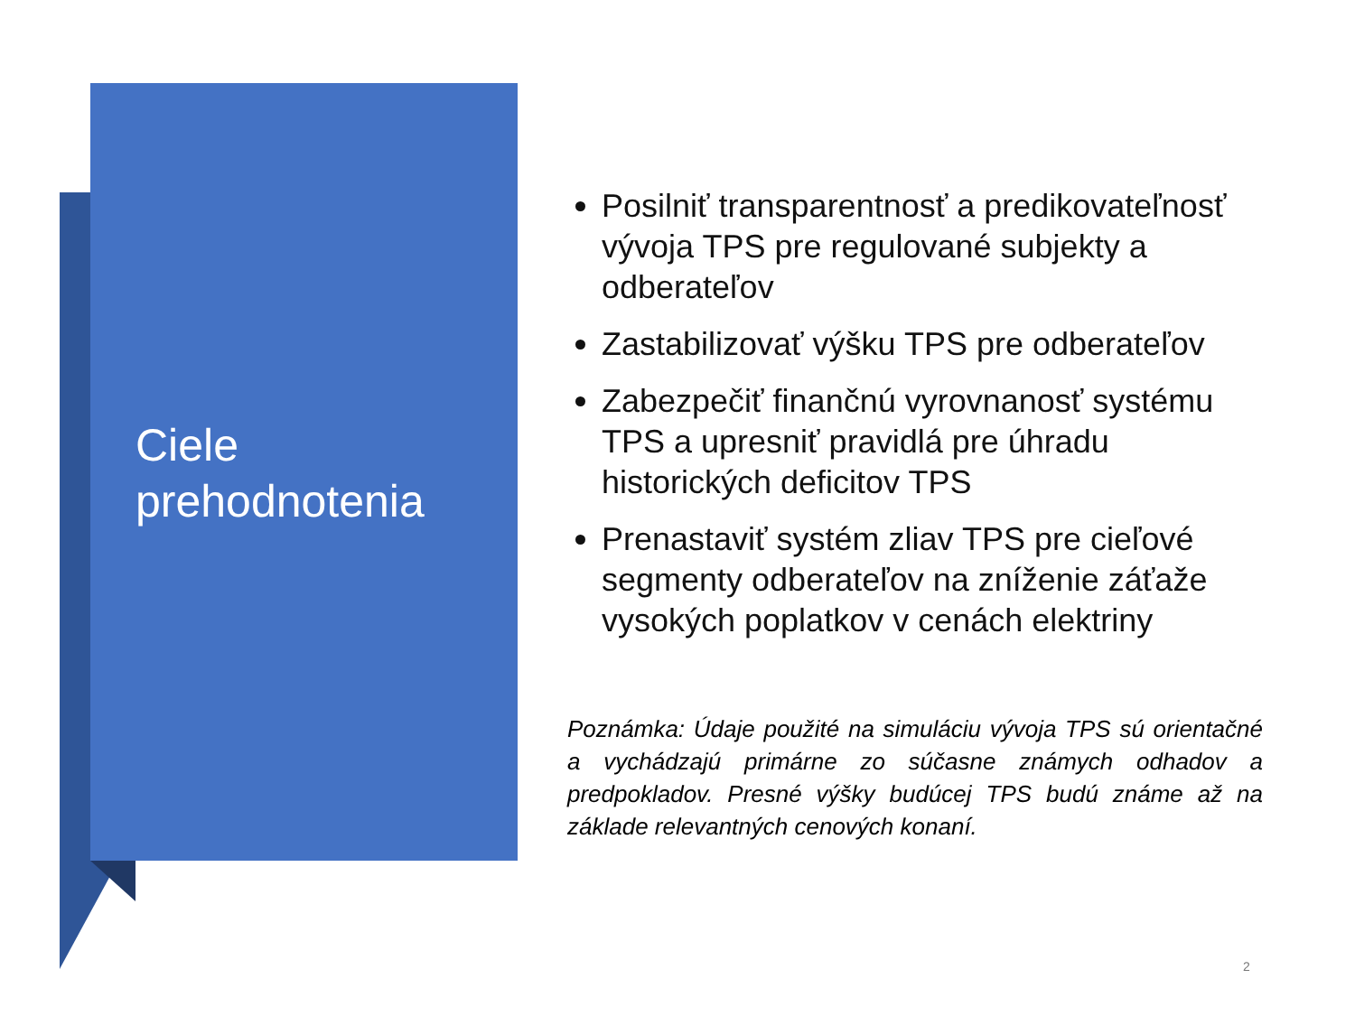Ciele
prehodnotenia
Posilniť transparentnosť a predikovateľnosť vývoja TPS pre regulované subjekty a odberateľov
Zastabilizovať výšku TPS pre odberateľov
Zabezpečiť finančnú vyrovnanosť systému TPS a upresniť pravidlá pre úhradu historických deficitov TPS
Prenastaviť systém zliav TPS pre cieľové segmenty odberateľov na zníženie záťaže vysokých poplatkov v cenách elektriny
Poznámka: Údaje použité na simuláciu vývoja TPS sú orientačné a vychádzajú primárne zo súčasne známych odhadov a predpokladov. Presné výšky budúcej TPS budú známe až na základe relevantných cenových konaní.
2